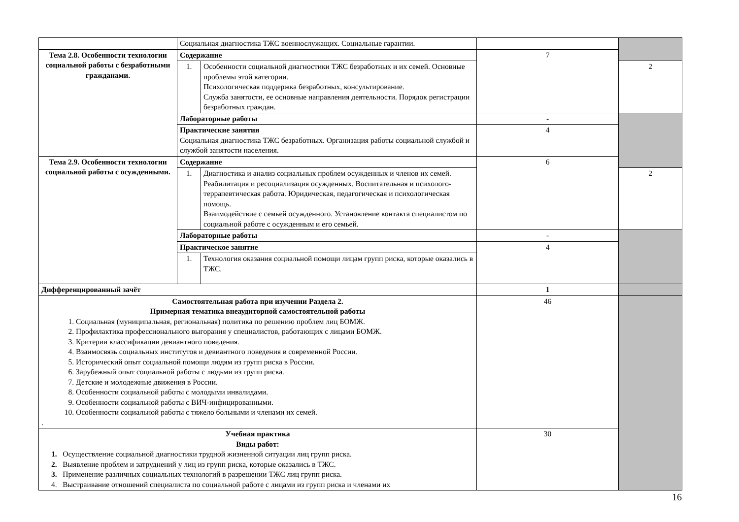| | Социальная диагностика ТЖС военнослужащих. Социальные гарантии. | | | |
| Тема 2.8. Особенности технологии социальной работы с безработными гражданами. | Содержание | | 7 | |
| | 1. | Особенности социальной диагностики ТЖС безработных и их семей. Основные проблемы этой категории. Психологическая поддержка безработных, консультирование. Служба занятости, ее основные направления деятельности. Порядок регистрации безработных граждан. | | 2 |
| | Лабораторные работы | | - | |
| | Практические занятия Социальная диагностика ТЖС безработных. Организация работы социальной службой и службой занятости населения. | | 4 | |
| Тема 2.9. Особенности технологии социальной работы с осужденными. | Содержание | | 6 | |
| | 1. | Диагностика и анализ социальных проблем осужденных и членов их семей. Реабилитация и ресоциализация осужденных. Воспитательная и психолого-террапевтическая работа. Юридическая, педагогическая и психологическая помощь. Взаимодействие с семьей осужденного. Установление контакта специалистом по социальной работе с осужденным и его семьей. | | 2 |
| | Лабораторные работы | | - | |
| | Практическое занятие | | 4 | |
| | 1. | Технология оказания социальной помощи лицам групп риска, которые оказались в ТЖС. | | |
| Дифференцированный зачёт | | | 1 | |
| Самостоятельная работа при изучении Раздела 2. Примерная тематика внеаудиторной самостоятельной работы 1. Социальная (муниципальная, региональная) политика по решению проблем лиц БОМЖ. 2. Профилактика профессионального выгорания у специалистов, работающих с лицами БОМЖ. 3. Критерии классификации девиантного поведения. 4. Взаимосвязь социальных институтов и девиантного поведения в современной России. 5. Исторический опыт социальной помощи людям из групп риска в России. 6. Зарубежный опыт социальной работы с людьми из групп риска. 7. Детские и молодежные движения в России. 8. Особенности социальной работы с молодыми инвалидами. 9. Особенности социальной работы с ВИЧ-инфицированными. 10. Особенности социальной работы с тяжело больными и членами их семей. . | | | 46 | |
| Учебная практика Виды работ: 1. Осуществление социальной диагностики трудной жизненной ситуации лиц групп риска. 2. Выявление проблем и затруднений у лиц из групп риска, которые оказались в ТЖС. 3. Применение различных социальных технологий в разрешении ТЖС лиц групп риска. 4. Выстраивание отношений специалиста по социальной работе с лицами из групп риска и членами их | | | 30 | |
16